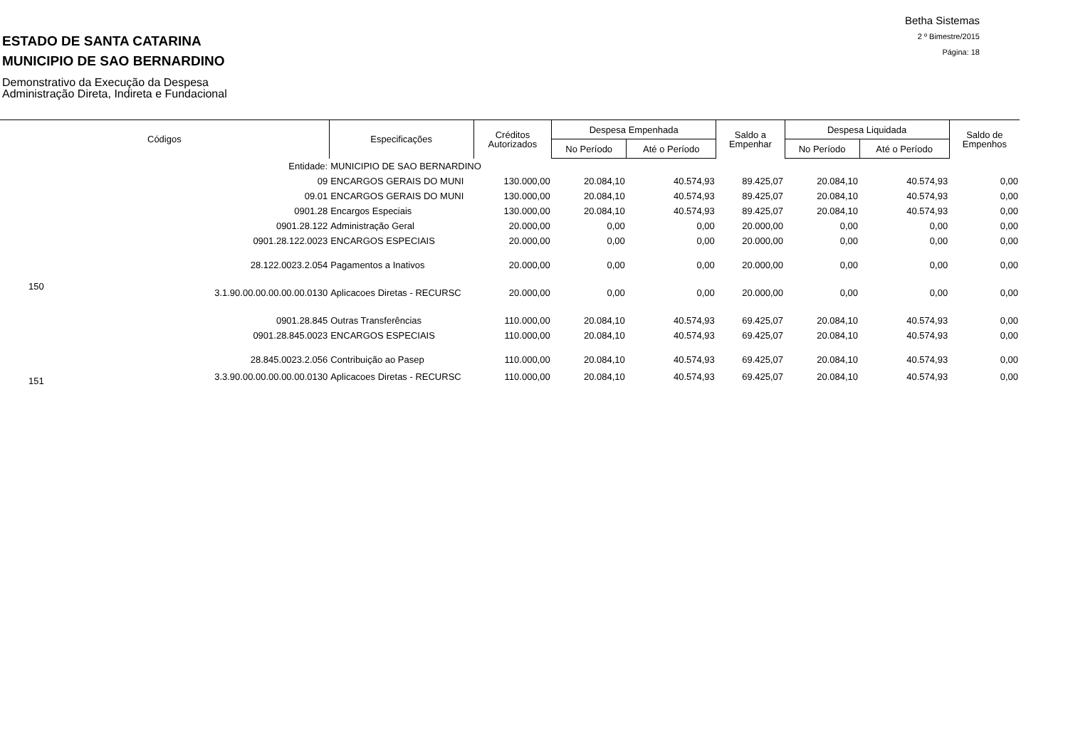ESTADO DE SANTA CATARINA
MUNICIPIO DE SAO BERNARDINO
Demonstrativo da Execução da Despesa
Administração Direta, Indireta e Fundacional
Betha Sistemas
2 º Bimestre/2015
Página: 18
| Códigos | | Especificações | Créditos Autorizados | Despesa Empenhada | | Saldo a Empenhar | Despesa Liquidada | | Saldo de Empenhos |
| --- | --- | --- | --- | --- | --- | --- | --- | --- | --- |
| | | | | No Período | Até o Período | | No Período | Até o Período | |
| | Entidade: | MUNICIPIO DE SAO BERNARDINO | | | | | | | |
| | 09 | ENCARGOS GERAIS DO MUNI | 130.000,00 | 20.084,10 | 40.574,93 | 89.425,07 | 20.084,10 | 40.574,93 | 0,00 |
| | 09.01 | ENCARGOS GERAIS DO MUNI | 130.000,00 | 20.084,10 | 40.574,93 | 89.425,07 | 20.084,10 | 40.574,93 | 0,00 |
| | 0901.28 | Encargos Especiais | 130.000,00 | 20.084,10 | 40.574,93 | 89.425,07 | 20.084,10 | 40.574,93 | 0,00 |
| | 0901.28.122 | Administração Geral | 20.000,00 | 0,00 | 0,00 | 20.000,00 | 0,00 | 0,00 | 0,00 |
| | 0901.28.122.0023 | ENCARGOS ESPECIAIS | 20.000,00 | 0,00 | 0,00 | 20.000,00 | 0,00 | 0,00 | 0,00 |
| | 28.122.0023.2.054 | Pagamentos a Inativos | 20.000,00 | 0,00 | 0,00 | 20.000,00 | 0,00 | 0,00 | 0,00 |
| 150 | 3.1.90.00.00.00.00.00.0130 | Aplicacoes Diretas - RECURSC | 20.000,00 | 0,00 | 0,00 | 20.000,00 | 0,00 | 0,00 | 0,00 |
| | 0901.28.845 | Outras Transferências | 110.000,00 | 20.084,10 | 40.574,93 | 69.425,07 | 20.084,10 | 40.574,93 | 0,00 |
| | 0901.28.845.0023 | ENCARGOS ESPECIAIS | 110.000,00 | 20.084,10 | 40.574,93 | 69.425,07 | 20.084,10 | 40.574,93 | 0,00 |
| | 28.845.0023.2.056 | Contribuição ao Pasep | 110.000,00 | 20.084,10 | 40.574,93 | 69.425,07 | 20.084,10 | 40.574,93 | 0,00 |
| 151 | 3.3.90.00.00.00.00.00.0130 | Aplicacoes Diretas - RECURSC | 110.000,00 | 20.084,10 | 40.574,93 | 69.425,07 | 20.084,10 | 40.574,93 | 0,00 |